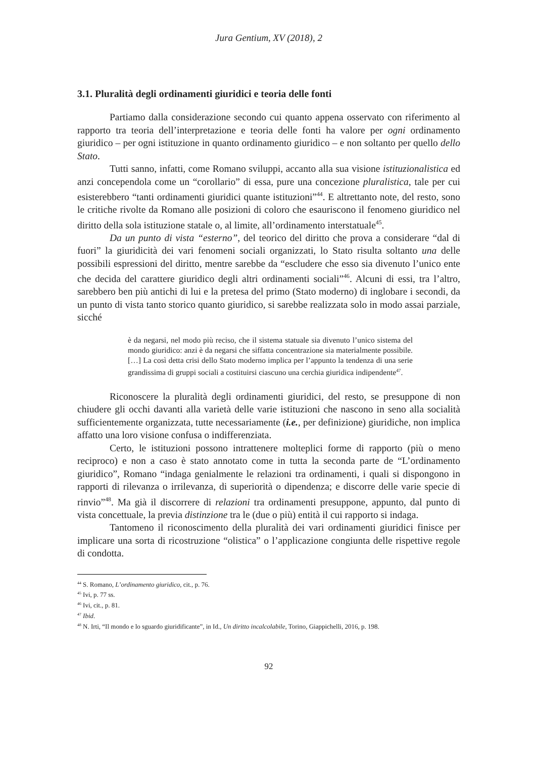Jura Gentium, XV (2018), 2
3.1. Pluralità degli ordinamenti giuridici e teoria delle fonti
Partiamo dalla considerazione secondo cui quanto appena osservato con riferimento al rapporto tra teoria dell’interpretazione e teoria delle fonti ha valore per ogni ordinamento giuridico – per ogni istituzione in quanto ordinamento giuridico – e non soltanto per quello dello Stato.
Tutti sanno, infatti, come Romano sviluppi, accanto alla sua visione istituzionalistica ed anzi concependola come un “corollario” di essa, pure una concezione pluralistica, tale per cui esisterebbero “tanti ordinamenti giuridici quante istituzioni”<sup>44</sup>. E altrettanto note, del resto, sono le critiche rivolte da Romano alle posizioni di coloro che esauriscono il fenomeno giuridico nel diritto della sola istituzione statale o, al limite, all’ordinamento interstatuale<sup>45</sup>.
Da un punto di vista “esterno”, del teorico del diritto che prova a considerare “dal di fuori” la giuridicità dei vari fenomeni sociali organizzati, lo Stato risulta soltanto una delle possibili espressioni del diritto, mentre sarebbe da “escludere che esso sia divenuto l’unico ente che decida del carattere giuridico degli altri ordinamenti sociali”<sup>46</sup>. Alcuni di essi, tra l’altro, sarebbero ben più antichi di lui e la pretesa del primo (Stato moderno) di inglobare i secondi, da un punto di vista tanto storico quanto giuridico, si sarebbe realizzata solo in modo assai parziale, sicché
è da negarsi, nel modo più reciso, che il sistema statuale sia divenuto l’unico sistema del mondo giuridico: anzi è da negarsi che siffatta concentrazione sia materialmente possibile. […] La così detta crisi dello Stato moderno implica per l’appunto la tendenza di una serie grandissima di gruppi sociali a costituirsi ciascuno una cerchia giuridica indipendente<sup>47</sup>.
Riconoscere la pluralità degli ordinamenti giuridici, del resto, se presuppone di non chiudere gli occhi davanti alla varietà delle varie istituzioni che nascono in seno alla socialità sufficientemente organizzata, tutte necessariamente (i.e., per definizione) giuridiche, non implica affatto una loro visione confusa o indifferenziata.
Certo, le istituzioni possono intrattenere molteplici forme di rapporto (più o meno reciproco) e non a caso è stato annotato come in tutta la seconda parte de “L’ordinamento giuridico”, Romano “indaga genialmente le relazioni tra ordinamenti, i quali si dispongono in rapporti di rilevanza o irrilevanza, di superiorità o dipendenza; e discorre delle varie specie di rinvio”<sup>48</sup>. Ma già il discorrere di relazioni tra ordinamenti presuppone, appunto, dal punto di vista concettuale, la previa distinzione tra le (due o più) entità il cui rapporto si indaga.
Tantomeno il riconoscimento della pluralità dei vari ordinamenti giuridici finisce per implicare una sorta di ricostruzione “olistica” o l’applicazione congiunta delle rispettive regole di condotta.
<sup>44</sup> S. Romano, L’ordinamento giuridico, cit., p. 76.
<sup>45</sup> Ivi, p. 77 ss.
<sup>46</sup> Ivi, cit., p. 81.
<sup>47</sup> Ibid.
<sup>48</sup> N. Irti, “Il mondo e lo sguardo giuridificante”, in Id., Un diritto incalcolabile, Torino, Giappichelli, 2016, p. 198.
92